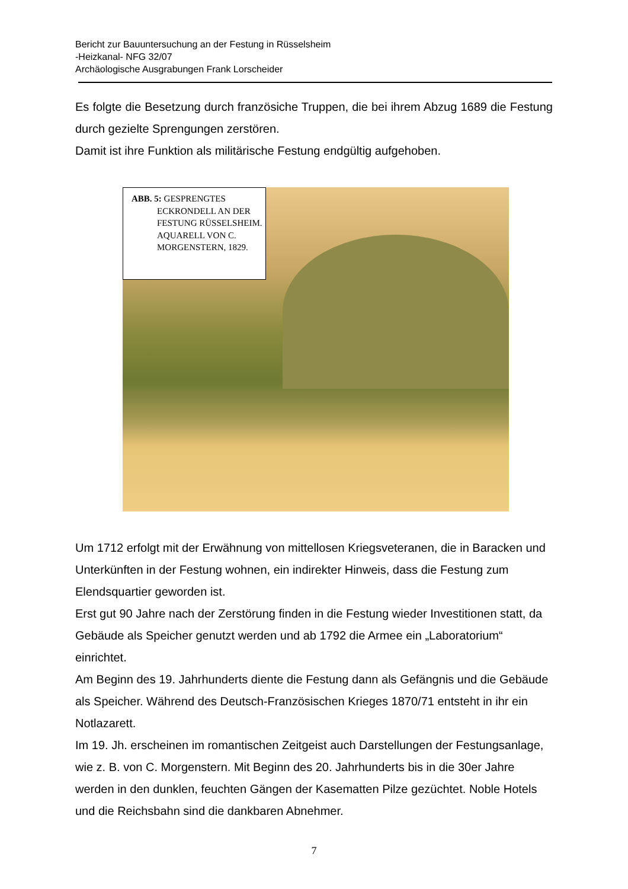Bericht zur Bauuntersuchung an der Festung in Rüsselsheim
-Heizkanal- NFG 32/07
Archäologische Ausgrabungen Frank Lorscheider
Es folgte die Besetzung durch französiche Truppen, die bei ihrem Abzug 1689 die Festung durch gezielte Sprengungen zerstören.
Damit ist ihre Funktion als militärische Festung endgültig aufgehoben.
ABB. 5: GESPRENGTES
ECKRONDELL AN DER FESTUNG RÜSSELSHEIM. AQUARELL VON C. MORGENSTERN, 1829.
Um 1712 erfolgt mit der Erwähnung von mittellosen Kriegsveteranen, die in Baracken und Unterkünften in der Festung wohnen, ein indirekter Hinweis, dass die Festung zum Elendsquartier geworden ist.
Erst gut 90 Jahre nach der Zerstörung finden in die Festung wieder Investitionen statt, da Gebäude als Speicher genutzt werden und ab 1792 die Armee ein „Laboratorium“ einrichtet.
Am Beginn des 19. Jahrhunderts diente die Festung dann als Gefängnis und die Gebäude als Speicher. Während des Deutsch-Französischen Krieges 1870/71 entsteht in ihr ein Notlazarett.
Im 19. Jh. erscheinen im romantischen Zeitgeist auch Darstellungen der Festungsanlage, wie z. B. von C. Morgenstern. Mit Beginn des 20. Jahrhunderts bis in die 30er Jahre werden in den dunklen, feuchten Gängen der Kasematten Pilze gezüchtet. Noble Hotels und die Reichsbahn sind die dankbaren Abnehmer.
7